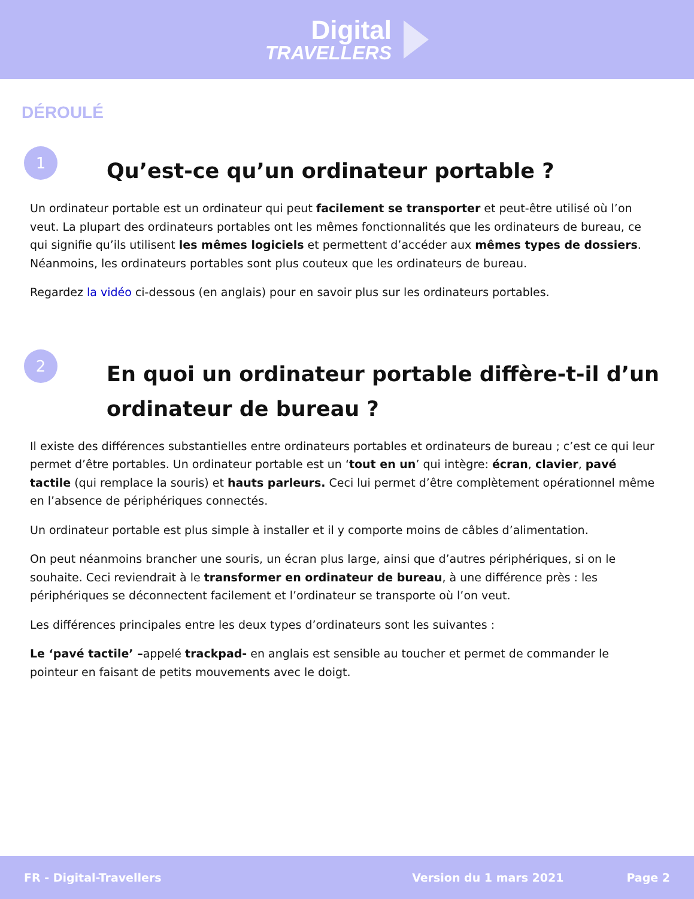Digital
TRAVELLERS
DÉROULÉ
1
Qu’est-ce qu’un ordinateur portable ?
Un ordinateur portable est un ordinateur qui peut facilement se transporter et peut-être utilisé où l’on veut. La plupart des ordinateurs portables ont les mêmes fonctionnalités que les ordinateurs de bureau, ce qui signifie qu’ils utilisent les mêmes logiciels et permettent d’accéder aux mêmes types de dossiers. Néanmoins, les ordinateurs portables sont plus couteux que les ordinateurs de bureau.
Regardez la vidéo ci-dessous (en anglais) pour en savoir plus sur les ordinateurs portables.
2
En quoi un ordinateur portable diffère-t-il d’un ordinateur de bureau ?
Il existe des différences substantielles entre ordinateurs portables et ordinateurs de bureau ; c’est ce qui leur permet d’être portables. Un ordinateur portable est un ‘tout en un’ qui intègre: écran, clavier, pavé tactile (qui remplace la souris) et hauts parleurs. Ceci lui permet d’être complètement opérationnel même en l’absence de périphériques connectés.
Un ordinateur portable est plus simple à installer et il y comporte moins de câbles d’alimentation.
On peut néanmoins brancher une souris, un écran plus large, ainsi que d’autres périphériques, si on le souhaite. Ceci reviendrait à le transformer en ordinateur de bureau, à une différence près : les périphériques se déconnectent facilement et l’ordinateur se transporte où l’on veut.
Les différences principales entre les deux types d’ordinateurs sont les suivantes :
Le ‘pavé tactile’ –appelé trackpad- en anglais est sensible au toucher et permet de commander le pointeur en faisant de petits mouvements avec le doigt.
FR - Digital-Travellers Version du 1 mars 2021 Page 2